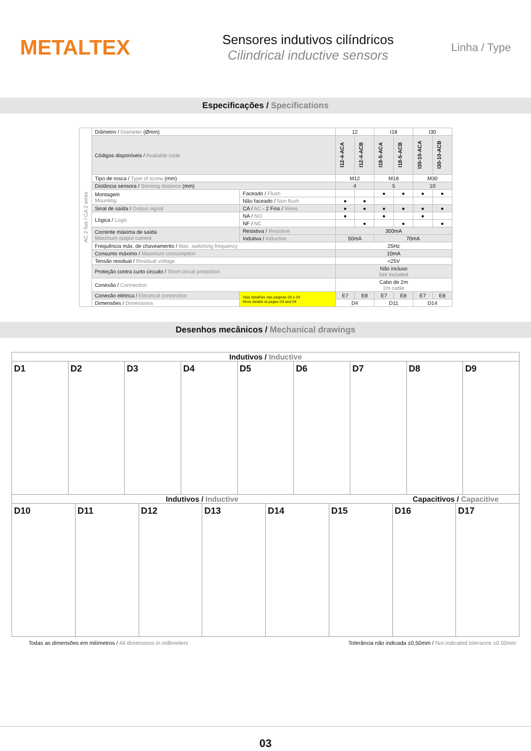METALTEX
Sensores indutivos cilíndricos
Cilindrical inductive sensors
Linha / Type
Especificações / Specifications
| AC 2 fios / CA 2 wires | Diâmetro / Diameter (Ømm) | | 12 | | I18 | | I30 | |
| | Códigos disponíveis / Available code | | I12-4-ACA | I12-4-ACB | I18-5-ACA | I18-5-ACB | I30-10-ACA | I30-10-ACB |
| | Tipo de rosca / Type of screw (mm) | | M12 | | M18 | | M30 | |
| | Distância sensora / Sensing distance (mm) | | 4 | | 5 | | 10 | |
| | Montagem Mounting | Faceado / Flush | | | ● | ● | ● | ● |
| | | Não faceado / Non flush | ● | ● | | | | |
| | Sinal de saída / Output signal | CA / AC - 2 Fios / Wires | ● | ● | ● | ● | ● | ● |
| | Lógica / Logic | NA / NO | ● | | ● | | ● | |
| | | NF / NC | | ● | | ● | | ● |
| | Corrente máxima de saída Maximum output current | Resistiva / Resistive | 300mA | | | | | |
| | | Indutiva / Inductive | 50mA | | 70mA | | | |
| | Frequência máx. de chaveamento / Max. switching frequency | | 25Hz | | | | | |
| | Consumo máximo / Maximum consumption | | 10mA | | | | | |
| | Tensão residual / Residual voltage | | <25V | | | | | |
| | Proteção contra curto circuito / Short circuit protection | | Não incluso Not included | | | | | |
| | Conexão / Connection | | Cabo de 2m 2m cable | | | | | |
| | Conexão elétrica / Electrical connection | Veja detalhes nas páginas 03 e 04 More details at pages 03 and 04 | E7 | E8 | E7 | E8 | E7 | E8 |
| | Dimensões / Dimensions | | D4 | | D11 | | D14 | |
Desenhos mecânicos / Mechanical drawings
Indutivos / Inductive
D1 D2 D3 D4 D5 D6 D7 D8 D9
Indutivos / Inductive Capacitivos / Capacitive
D10 D11 D12 D13 D14 D15 D16 D17
Todas as dimensões em milímetros / All dimensions in millimeters Tolerância não indicada ±0,50mm / Not indicated tolerance ±0.50mm
03